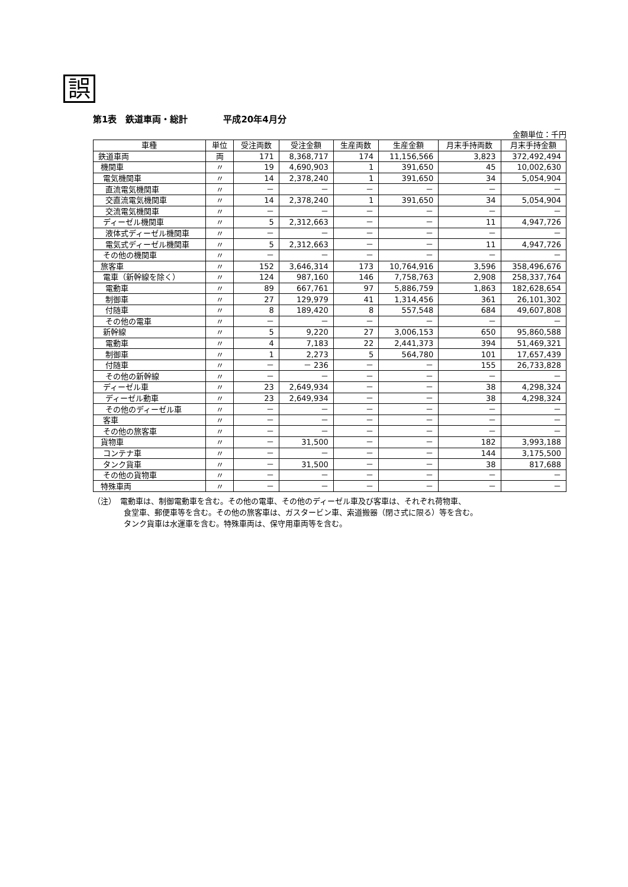誤
第1表　鉄道車両・総計　　　　平成20年4月分
金額単位：千円
| 車種 | 単位 | 受注両数 | 受注金額 | 生産両数 | 生産金額 | 月末手持両数 | 月末手持金額 |
| --- | --- | --- | --- | --- | --- | --- | --- |
| 鉄道車両 | 両 | 171 | 8,368,717 | 174 | 11,156,566 | 3,823 | 372,492,494 |
| 機関車 | 〃 | 19 | 4,690,903 | 1 | 391,650 | 45 | 10,002,630 |
| 電気機関車 | 〃 | 14 | 2,378,240 | 1 | 391,650 | 34 | 5,054,904 |
| 直流電気機関車 | 〃 | － | － | － | － | － | － |
| 交直流電気機関車 | 〃 | 14 | 2,378,240 | 1 | 391,650 | 34 | 5,054,904 |
| 交流電気機関車 | 〃 | － | － | － | － | － | － |
| ディーゼル機関車 | 〃 | 5 | 2,312,663 | － | － | 11 | 4,947,726 |
| 液体式ディーゼル機関車 | 〃 | － | － | － | － | － | － |
| 電気式ディーゼル機関車 | 〃 | 5 | 2,312,663 | － | － | 11 | 4,947,726 |
| その他の機関車 | 〃 | － | － | － | － | － | － |
| 旅客車 | 〃 | 152 | 3,646,314 | 173 | 10,764,916 | 3,596 | 358,496,676 |
| 電車（新幹線を除く） | 〃 | 124 | 987,160 | 146 | 7,758,763 | 2,908 | 258,337,764 |
| 電動車 | 〃 | 89 | 667,761 | 97 | 5,886,759 | 1,863 | 182,628,654 |
| 制御車 | 〃 | 27 | 129,979 | 41 | 1,314,456 | 361 | 26,101,302 |
| 付随車 | 〃 | 8 | 189,420 | 8 | 557,548 | 684 | 49,607,808 |
| その他の電車 | 〃 | － | － | － | － | － | － |
| 新幹線 | 〃 | 5 | 9,220 | 27 | 3,006,153 | 650 | 95,860,588 |
| 電動車 | 〃 | 4 | 7,183 | 22 | 2,441,373 | 394 | 51,469,321 |
| 制御車 | 〃 | 1 | 2,273 | 5 | 564,780 | 101 | 17,657,439 |
| 付随車 | 〃 | － | － 236 | － | － | 155 | 26,733,828 |
| その他の新幹線 | 〃 | － | － | － | － | － | － |
| ディーゼル車 | 〃 | 23 | 2,649,934 | － | － | 38 | 4,298,324 |
| ディーゼル動車 | 〃 | 23 | 2,649,934 | － | － | 38 | 4,298,324 |
| その他のディーゼル車 | 〃 | － | － | － | － | － | － |
| 客車 | 〃 | － | － | － | － | － | － |
| その他の旅客車 | 〃 | － | － | － | － | － | － |
| 貨物車 | 〃 | － | 31,500 | － | － | 182 | 3,993,188 |
| コンテナ車 | 〃 | － | － | － | － | 144 | 3,175,500 |
| タンク貨車 | 〃 | － | 31,500 | － | － | 38 | 817,688 |
| その他の貨物車 | 〃 | － | － | － | － | － | － |
| 特殊車両 | 〃 | － | － | － | － | － | － |
（注）　電動車は、制御電動車を含む。その他の電車、その他のディーゼル車及び客車は、それぞれ荷物車、
　　　　食堂車、郵便車等を含む。その他の旅客車は、ガスタービン車、索道搬器（閉さ式に限る）等を含む。
　　　　タンク貨車は水運車を含む。特殊車両は、保守用車両等を含む。